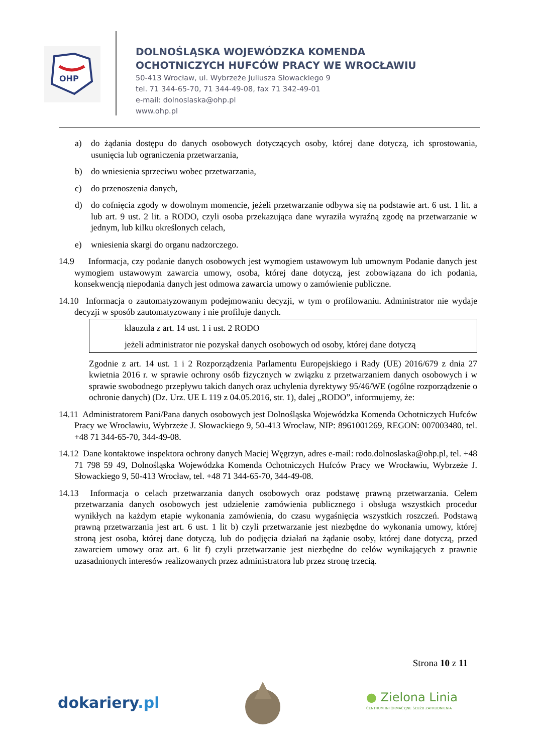OHP
DOLNOŚLĄSKA WOJEWÓDZKA KOMENDA
OCHOTNICZYCH HUFCÓW PRACY WE WROCŁAWIU
50-413 Wrocław, ul. Wybrzeże Juliusza Słowackiego 9
tel. 71 344-65-70, 71 344-49-08, fax 71 342-49-01
e-mail: dolnoslaska@ohp.pl
www.ohp.pl
a) do żądania dostępu do danych osobowych dotyczących osoby, której dane dotyczą, ich sprostowania, usunięcia lub ograniczenia przetwarzania,
b) do wniesienia sprzeciwu wobec przetwarzania,
c) do przenoszenia danych,
d) do cofnięcia zgody w dowolnym momencie, jeżeli przetwarzanie odbywa się na podstawie art. 6 ust. 1 lit. a lub art. 9 ust. 2 lit. a RODO, czyli osoba przekazująca dane wyraziła wyraźną zgodę na przetwarzanie w jednym, lub kilku określonych celach,
e) wniesienia skargi do organu nadzorczego.
14.9 Informacja, czy podanie danych osobowych jest wymogiem ustawowym lub umownym Podanie danych jest wymogiem ustawowym zawarcia umowy, osoba, której dane dotyczą, jest zobowiązana do ich podania, konsekwencją niepodania danych jest odmowa zawarcia umowy o zamówienie publiczne.
14.10 Informacja o zautomatyzowanym podejmowaniu decyzji, w tym o profilowaniu. Administrator nie wydaje decyzji w sposób zautomatyzowany i nie profiluje danych.
klauzula z art. 14 ust. 1 i ust. 2 RODO
jeżeli administrator nie pozyskał danych osobowych od osoby, której dane dotyczą
Zgodnie z art. 14 ust. 1 i 2 Rozporządzenia Parlamentu Europejskiego i Rady (UE) 2016/679 z dnia 27 kwietnia 2016 r. w sprawie ochrony osób fizycznych w związku z przetwarzaniem danych osobowych i w sprawie swobodnego przepływu takich danych oraz uchylenia dyrektywy 95/46/WE (ogólne rozporządzenie o ochronie danych) (Dz. Urz. UE L 119 z 04.05.2016, str. 1), dalej „RODO”, informujemy, że:
14.11 Administratorem Pani/Pana danych osobowych jest Dolnośląska Wojewódzka Komenda Ochotniczych Hufców Pracy we Wrocławiu, Wybrzeże J. Słowackiego 9, 50-413 Wrocław, NIP: 8961001269, REGON: 007003480, tel. +48 71 344-65-70, 344-49-08.
14.12 Dane kontaktowe inspektora ochrony danych Maciej Węgrzyn, adres e-mail: rodo.dolnoslaska@ohp.pl, tel. +48 71 798 59 49, Dolnośląska Wojewódzka Komenda Ochotniczych Hufców Pracy we Wrocławiu, Wybrzeże J. Słowackiego 9, 50-413 Wrocław, tel. +48 71 344-65-70, 344-49-08.
14.13 Informacja o celach przetwarzania danych osobowych oraz podstawę prawną przetwarzania. Celem przetwarzania danych osobowych jest udzielenie zamówienia publicznego i obsługa wszystkich procedur wynikłych na każdym etapie wykonania zamówienia, do czasu wygaśnięcia wszystkich roszczeń. Podstawą prawną przetwarzania jest art. 6 ust. 1 lit b) czyli przetwarzanie jest niezbędne do wykonania umowy, której stroną jest osoba, której dane dotyczą, lub do podjęcia działań na żądanie osoby, której dane dotyczą, przed zawarciem umowy oraz art. 6 lit f) czyli przetwarzanie jest niezbędne do celów wynikających z prawnie uzasadnionych interesów realizowanych przez administratora lub przez stronę trzecią.
Strona 10 z 11
dokariery.pl
● Zielona Linia
CENTRUM INFORMACYJNE SŁUŻB ZATRUDNIENIA